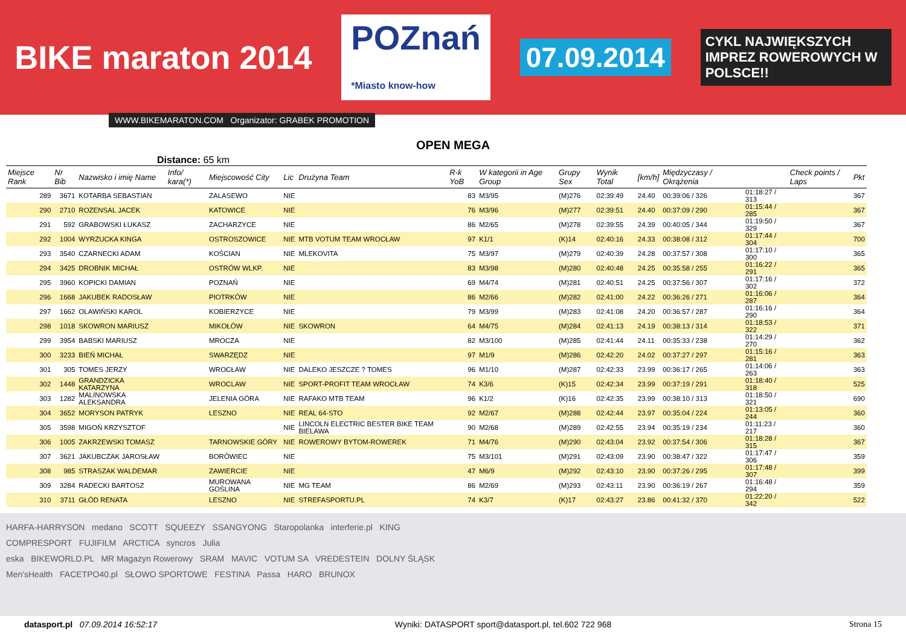BIKE maraton 2014 POZnań
*Miasto know-how 07.09.2014 CYKL NAJWIĘKSZYCH IMPREZ ROWEROWYCH W POLSCE!!
WWW.BIKEMARATON.COM Organizator: GRABEK PROMOTION
OPEN MEGA
Distance: 65 km
| Miejsce Rank | Nr Bib | Nazwisko i imię Name | Info/ kara(*) | Miejscowość City | Lic | Drużyna Team | R-k YoB | W kategorii in Age Group | Grupy Sex | Wynik Total | [km/h] | Międzyczasy / Okrążenia | | Check points / Laps | Pkt |
| --- | --- | --- | --- | --- | --- | --- | --- | --- | --- | --- | --- | --- | --- | --- | --- |
| 289 | 3671 | KOTARBA SEBASTIAN | | ZALASEWO | NIE | | 83 | M3/95 | (M)276 | 02:39:49 | 24.40 | 00:39:06 / 326 | 01:18:27 / 313 | | 367 |
| 290 | 2710 | ROZENSAL JACEK | | KATOWICE | NIE | | 76 | M3/96 | (M)277 | 02:39:51 | 24.40 | 00:37:09 / 290 | 01:15:44 / 285 | | 367 |
| 291 | 592 | GRABOWSKI ŁUKASZ | | ZACHARZYCE | NIE | | 86 | M2/65 | (M)278 | 02:39:55 | 24.39 | 00:40:05 / 344 | 01:19:50 / 329 | | 367 |
| 292 | 1004 | WYRZUCKA KINGA | | OSTROSZOWICE | NIE | MTB VOTUM TEAM WROCŁAW | 97 | K1/1 | (K)14 | 02:40:16 | 24.33 | 00:38:08 / 312 | 01:17:44 / 304 | | 700 |
| 293 | 3540 | CZARNECKI ADAM | | KOŚCIAN | NIE | MLEKOVITA | 75 | M3/97 | (M)279 | 02:40:39 | 24.28 | 00:37:57 / 308 | 01:17:10 / 300 | | 365 |
| 294 | 3425 | DROBNIK MICHAŁ | | OSTRÓW WLKP. | NIE | | 83 | M3/98 | (M)280 | 02:40:48 | 24.25 | 00:35:58 / 255 | 01:16:22 / 291 | | 365 |
| 295 | 3960 | KOPICKI DAMIAN | | POZNAŃ | NIE | | 69 | M4/74 | (M)281 | 02:40:51 | 24.25 | 00:37:56 / 307 | 01:17:16 / 302 | | 372 |
| 296 | 1668 | JAKUBEK RADOSŁAW | | PIOTRKÓW | NIE | | 86 | M2/66 | (M)282 | 02:41:00 | 24.22 | 00:36:26 / 271 | 01:16:06 / 287 | | 364 |
| 297 | 1662 | OLAWIŃSKI KAROL | | KOBIERZYCE | NIE | | 79 | M3/99 | (M)283 | 02:41:08 | 24.20 | 00:36:57 / 287 | 01:16:16 / 290 | | 364 |
| 298 | 1018 | SKOWRON MARIUSZ | | MIKOŁÓW | NIE | SKOWRON | 64 | M4/75 | (M)284 | 02:41:13 | 24.19 | 00:38:13 / 314 | 01:18:53 / 322 | | 371 |
| 299 | 3954 | BABSKI MARIUSZ | | MROCZA | NIE | | 82 | M3/100 | (M)285 | 02:41:44 | 24.11 | 00:35:33 / 238 | 01:14:29 / 270 | | 362 |
| 300 | 3233 | BIEŃ MICHAŁ | | SWARZĘDZ | NIE | | 97 | M1/9 | (M)286 | 02:42:20 | 24.02 | 00:37:27 / 297 | 01:15:16 / 281 | | 363 |
| 301 | 305 | TOMES JERZY | | WROCŁAW | NIE | DALEKO JESZCZE ? TOMES | 96 | M1/10 | (M)287 | 02:42:33 | 23.99 | 00:36:17 / 265 | 01:14:06 / 263 | | 363 |
| 302 | 1448 | GRANDZICKA KATARZYNA | | WROCLAW | NIE | SPORT-PROFIT TEAM WROCŁAW | 74 | K3/6 | (K)15 | 02:42:34 | 23.99 | 00:37:19 / 291 | 01:18:40 / 318 | | 525 |
| 303 | 1282 | MALINOWSKA ALEKSANDRA | | JELENIA GÓRA | NIE | RAFAKO MTB TEAM | 96 | K1/2 | (K)16 | 02:42:35 | 23.99 | 00:38:10 / 313 | 01:18:50 / 321 | | 690 |
| 304 | 3652 | MORYSON PATRYK | | LESZNO | NIE | REAL 64-STO | 92 | M2/67 | (M)288 | 02:42:44 | 23.97 | 00:35:04 / 224 | 01:13:05 / 244 | | 360 |
| 305 | 3598 | MIGOŃ KRZYSZTOF | | | NIE | LINCOLN ELECTRIC BESTER BIKE TEAM BIELAWA | 90 | M2/68 | (M)289 | 02:42:55 | 23.94 | 00:35:19 / 234 | 01:11:23 / 217 | | 360 |
| 306 | 1005 | ZAKRZEWSKI TOMASZ | | TARNOWSKIE GÓRY | NIE | ROWEROWY BYTOM-ROWEREK | 71 | M4/76 | (M)290 | 02:43:04 | 23.92 | 00:37:54 / 306 | 01:18:28 / 315 | | 367 |
| 307 | 3621 | JAKUBCZAK JAROSŁAW | | BORÓWIEC | NIE | | 75 | M3/101 | (M)291 | 02:43:09 | 23.90 | 00:38:47 / 322 | 01:17:47 / 306 | | 359 |
| 308 | 985 | STRASZAK WALDEMAR | | ZAWIERCIE | NIE | | 47 | M6/9 | (M)292 | 02:43:10 | 23.90 | 00:37:26 / 295 | 01:17:48 / 307 | | 399 |
| 309 | 3284 | RADECKI BARTOSZ | | MUROWANA GOŚLINA | NIE | MG TEAM | 86 | M2/69 | (M)293 | 02:43:11 | 23.90 | 00:36:19 / 267 | 01:16:48 / 294 | | 359 |
| 310 | 3711 | GŁÓD RENATA | | LESZNO | NIE | STREFASPORTU.PL | 74 | K3/7 | (K)17 | 02:43:27 | 23.86 | 00:41:32 / 370 | 01:22:20 / 342 | | 522 |
HARFA-HARRYSON medano SCOTT SQUEEZY SSANGYONG Staropolanka interferie.pl KING
COMPRESPORT FUJIFILM ARCTICA syncros Julia
eska BIKEWORLD.PL MR Magazyn Rowerowy SRAM MAVIC VOTUM SA VREDESTEIN DOLNY ŚLĄSK
Men'sHealth FACETPO40.pl SŁOWO SPORTOWE FESTINA Passa HARO BRUNOX
datasport.pl 07.09.2014 16:52:17 Wyniki: DATASPORT sport@datasport.pl, tel.602 722 968 Strona 15